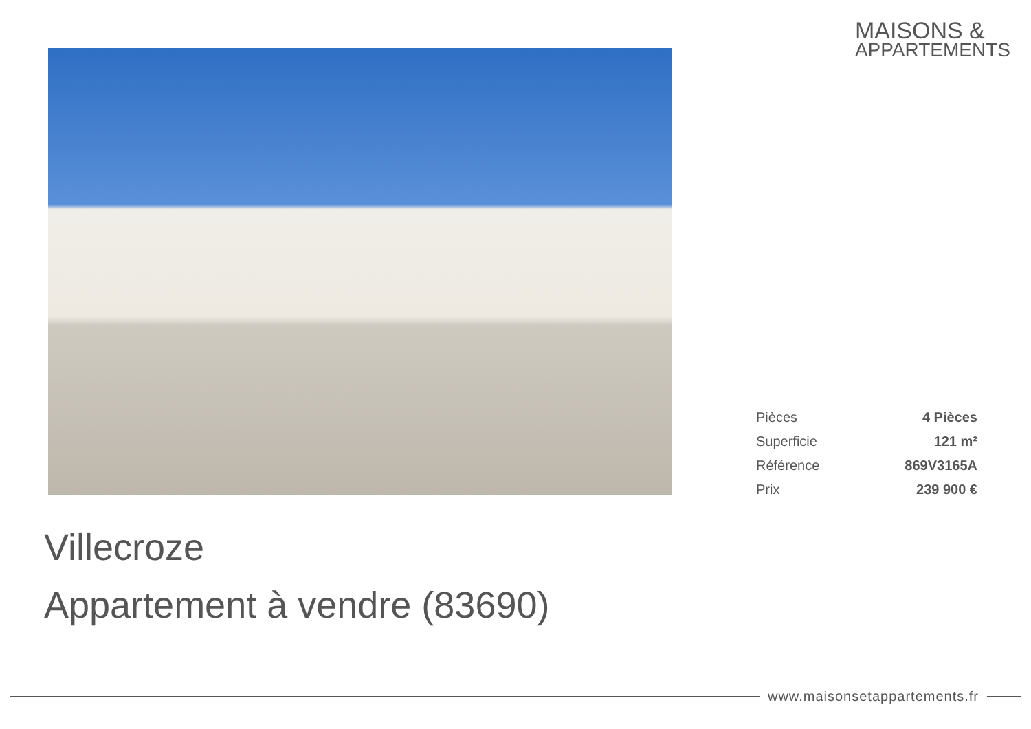MAISONS &
APPARTEMENTS
| Pièces | 4 Pièces |
| Superficie | 121 m² |
| Référence | 869V3165A |
| Prix | 239 900 € |
Villecroze
Appartement à vendre (83690)
www.maisonsetappartements.fr